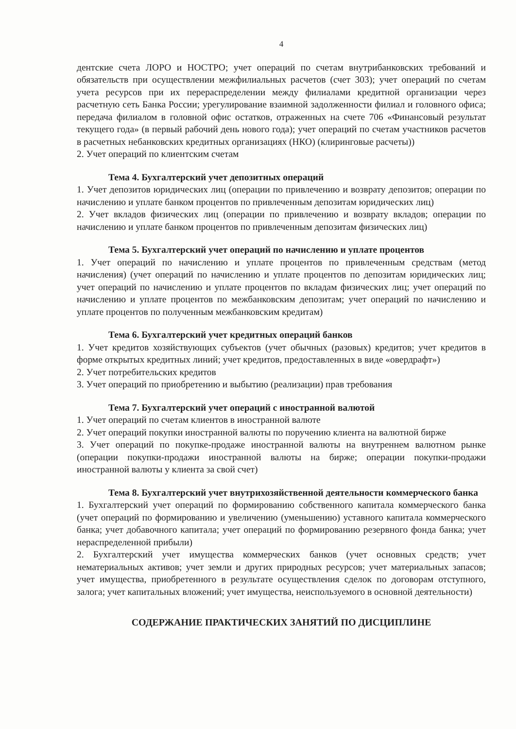4
дентские счета ЛОРО и НОСТРО; учет операций по счетам внутрибанковских требований и обязательств при осуществлении межфилиальных расчетов (счет 303); учет операций по счетам учета ресурсов при их перераспределении между филиалами кредитной организации через расчетную сеть Банка России; урегулирование взаимной задолженности филиал и головного офиса; передача филиалом в головной офис остатков, отраженных на счете 706 «Финансовый результат текущего года» (в первый рабочий день нового года); учет операций по счетам участников расчетов в расчетных небанковских кредитных организациях (НКО) (клиринговые расчеты))
2. Учет операций по клиентским счетам
Тема 4. Бухгалтерский учет депозитных операций
1. Учет депозитов юридических лиц (операции по привлечению и возврату депозитов; операции по начислению и уплате банком процентов по привлеченным депозитам юридических лиц)
2. Учет вкладов физических лиц (операции по привлечению и возврату вкладов; операции по начислению и уплате банком процентов по привлеченным депозитам физических лиц)
Тема 5. Бухгалтерский учет операций по начислению и уплате процентов
1. Учет операций по начислению и уплате процентов по привлеченным средствам (метод начисления) (учет операций по начислению и уплате процентов по депозитам юридических лиц; учет операций по начислению и уплате процентов по вкладам физических лиц; учет операций по начислению и уплате процентов по межбанковским депозитам; учет операций по начислению и уплате процентов по полученным межбанковским кредитам)
Тема 6. Бухгалтерский учет кредитных операций банков
1. Учет кредитов хозяйствующих субъектов (учет обычных (разовых) кредитов; учет кредитов в форме открытых кредитных линий; учет кредитов, предоставленных в виде «овердрафт»)
2. Учет потребительских кредитов
3. Учет операций по приобретению и выбытию (реализации) прав требования
Тема 7. Бухгалтерский учет операций с иностранной валютой
1. Учет операций по счетам клиентов в иностранной валюте
2. Учет операций покупки иностранной валюты по поручению клиента на валютной бирже
3. Учет операций по покупке-продаже иностранной валюты на внутреннем валютном рынке (операции покупки-продажи иностранной валюты на бирже; операции покупки-продажи иностранной валюты у клиента за свой счет)
Тема 8. Бухгалтерский учет внутрихозяйственной деятельности коммерческого банка
1. Бухгалтерский учет операций по формированию собственного капитала коммерческого банка (учет операций по формированию и увеличению (уменьшению) уставного капитала коммерческого банка; учет добавочного капитала; учет операций по формированию резервного фонда банка; учет нераспределенной прибыли)
2. Бухгалтерский учет имущества коммерческих банков (учет основных средств; учет нематериальных активов; учет земли и других природных ресурсов; учет материальных запасов; учет имущества, приобретенного в результате осуществления сделок по договорам отступного, залога; учет капитальных вложений; учет имущества, неиспользуемого в основной деятельности)
СОДЕРЖАНИЕ ПРАКТИЧЕСКИХ ЗАНЯТИЙ ПО ДИСЦИПЛИНЕ